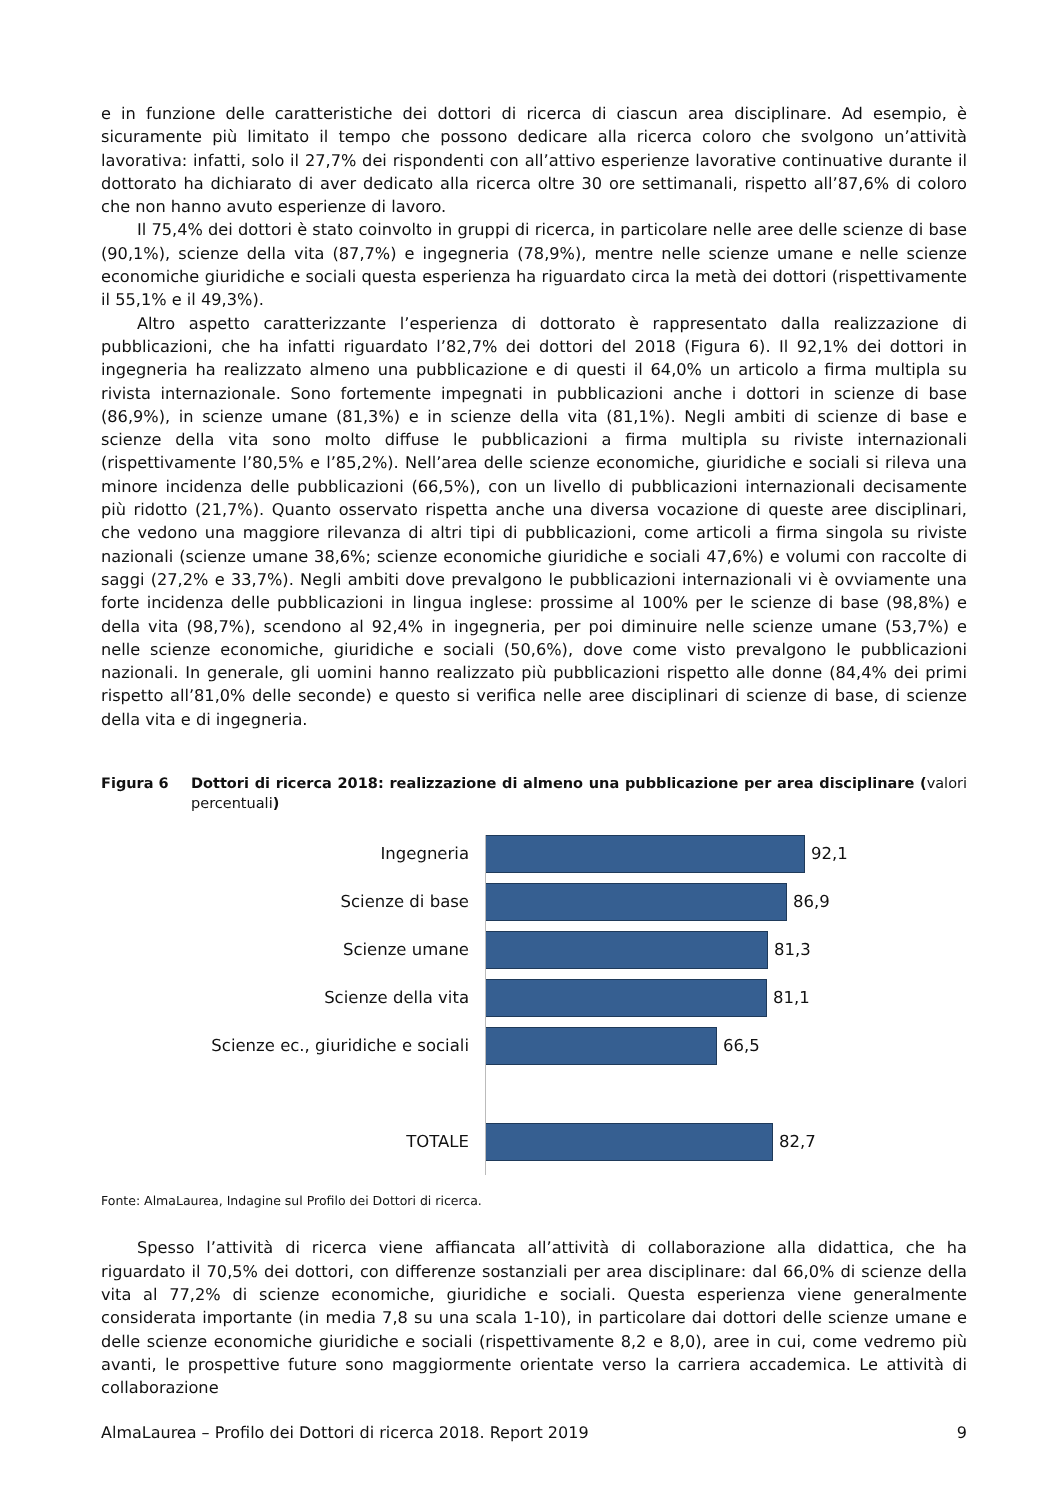e in funzione delle caratteristiche dei dottori di ricerca di ciascun area disciplinare. Ad esempio, è sicuramente più limitato il tempo che possono dedicare alla ricerca coloro che svolgono un’attività lavorativa: infatti, solo il 27,7% dei rispondenti con all’attivo esperienze lavorative continuative durante il dottorato ha dichiarato di aver dedicato alla ricerca oltre 30 ore settimanali, rispetto all’87,6% di coloro che non hanno avuto esperienze di lavoro.
Il 75,4% dei dottori è stato coinvolto in gruppi di ricerca, in particolare nelle aree delle scienze di base (90,1%), scienze della vita (87,7%) e ingegneria (78,9%), mentre nelle scienze umane e nelle scienze economiche giuridiche e sociali questa esperienza ha riguardato circa la metà dei dottori (rispettivamente il 55,1% e il 49,3%).
Altro aspetto caratterizzante l’esperienza di dottorato è rappresentato dalla realizzazione di pubblicazioni, che ha infatti riguardato l’82,7% dei dottori del 2018 (Figura 6). Il 92,1% dei dottori in ingegneria ha realizzato almeno una pubblicazione e di questi il 64,0% un articolo a firma multipla su rivista internazionale. Sono fortemente impegnati in pubblicazioni anche i dottori in scienze di base (86,9%), in scienze umane (81,3%) e in scienze della vita (81,1%). Negli ambiti di scienze di base e scienze della vita sono molto diffuse le pubblicazioni a firma multipla su riviste internazionali (rispettivamente l’80,5% e l’85,2%). Nell’area delle scienze economiche, giuridiche e sociali si rileva una minore incidenza delle pubblicazioni (66,5%), con un livello di pubblicazioni internazionali decisamente più ridotto (21,7%). Quanto osservato rispetta anche una diversa vocazione di queste aree disciplinari, che vedono una maggiore rilevanza di altri tipi di pubblicazioni, come articoli a firma singola su riviste nazionali (scienze umane 38,6%; scienze economiche giuridiche e sociali 47,6%) e volumi con raccolte di saggi (27,2% e 33,7%). Negli ambiti dove prevalgono le pubblicazioni internazionali vi è ovviamente una forte incidenza delle pubblicazioni in lingua inglese: prossime al 100% per le scienze di base (98,8%) e della vita (98,7%), scendono al 92,4% in ingegneria, per poi diminuire nelle scienze umane (53,7%) e nelle scienze economiche, giuridiche e sociali (50,6%), dove come visto prevalgono le pubblicazioni nazionali. In generale, gli uomini hanno realizzato più pubblicazioni rispetto alle donne (84,4% dei primi rispetto all’81,0% delle seconde) e questo si verifica nelle aree disciplinari di scienze di base, di scienze della vita e di ingegneria.
Figura 6 Dottori di ricerca 2018: realizzazione di almeno una pubblicazione per area disciplinare (valori percentuali)
Ingegneria 92,1
Scienze di base 86,9
Scienze umane 81,3
Scienze della vita 81,1
Scienze ec., giuridiche e sociali 66,5
TOTALE 82,7
Fonte: AlmaLaurea, Indagine sul Profilo dei Dottori di ricerca.
Spesso l’attività di ricerca viene affiancata all’attività di collaborazione alla didattica, che ha riguardato il 70,5% dei dottori, con differenze sostanziali per area disciplinare: dal 66,0% di scienze della vita al 77,2% di scienze economiche, giuridiche e sociali. Questa esperienza viene generalmente considerata importante (in media 7,8 su una scala 1-10), in particolare dai dottori delle scienze umane e delle scienze economiche giuridiche e sociali (rispettivamente 8,2 e 8,0), aree in cui, come vedremo più avanti, le prospettive future sono maggiormente orientate verso la carriera accademica. Le attività di collaborazione
AlmaLaurea – Profilo dei Dottori di ricerca 2018. Report 2019 9